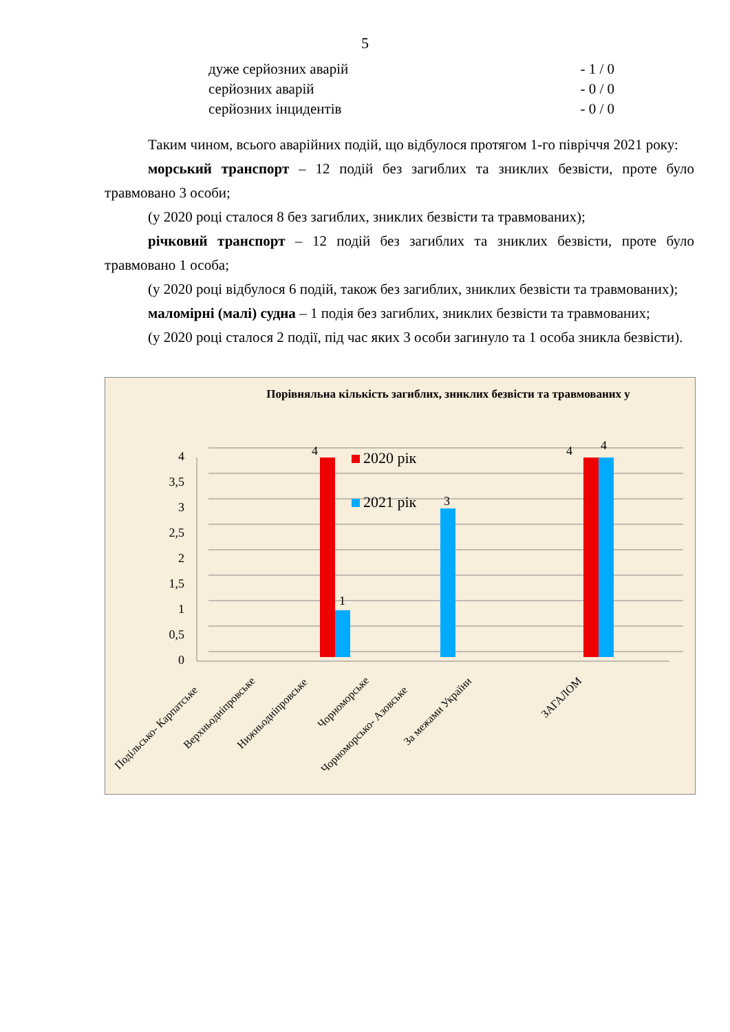5
дуже серйозних аварій - 1 / 0
серйозних аварій - 0 / 0
серйозних інцидентів - 0 / 0
Таким чином, всього аварійних подій, що відбулося протягом 1-го півріччя 2021 року:
морський транспорт – 12 подій без загиблих та зниклих безвісти, проте було травмовано 3 особи;
(у 2020 році сталося 8 без загиблих, зниклих безвісти та травмованих);
річковий транспорт – 12 подій без загиблих та зниклих безвісти, проте було травмовано 1 особа;
(у 2020 році відбулося 6 подій, також без загиблих, зниклих безвісти та травмованих);
маломірні (малі) судна – 1 подія без загиблих, зниклих безвісти та травмованих;
(у 2020 році сталося 2 події, під час яких 3 особи загинуло та 1 особа зникла безвісти).
Порівняльна кількість загиблих, зниклих безвісти та травмованих у
4
3,5
3
2,5
2
1,5
1
0,5
0
4
1
3
4
4
2020 рік
2021 рік
Подільсько- Карпатське
Верхньодніпровське
Нижньодніпровське
Чорноморське
Чорноморсько- Азовське
За межами України
ЗАГАЛОМ